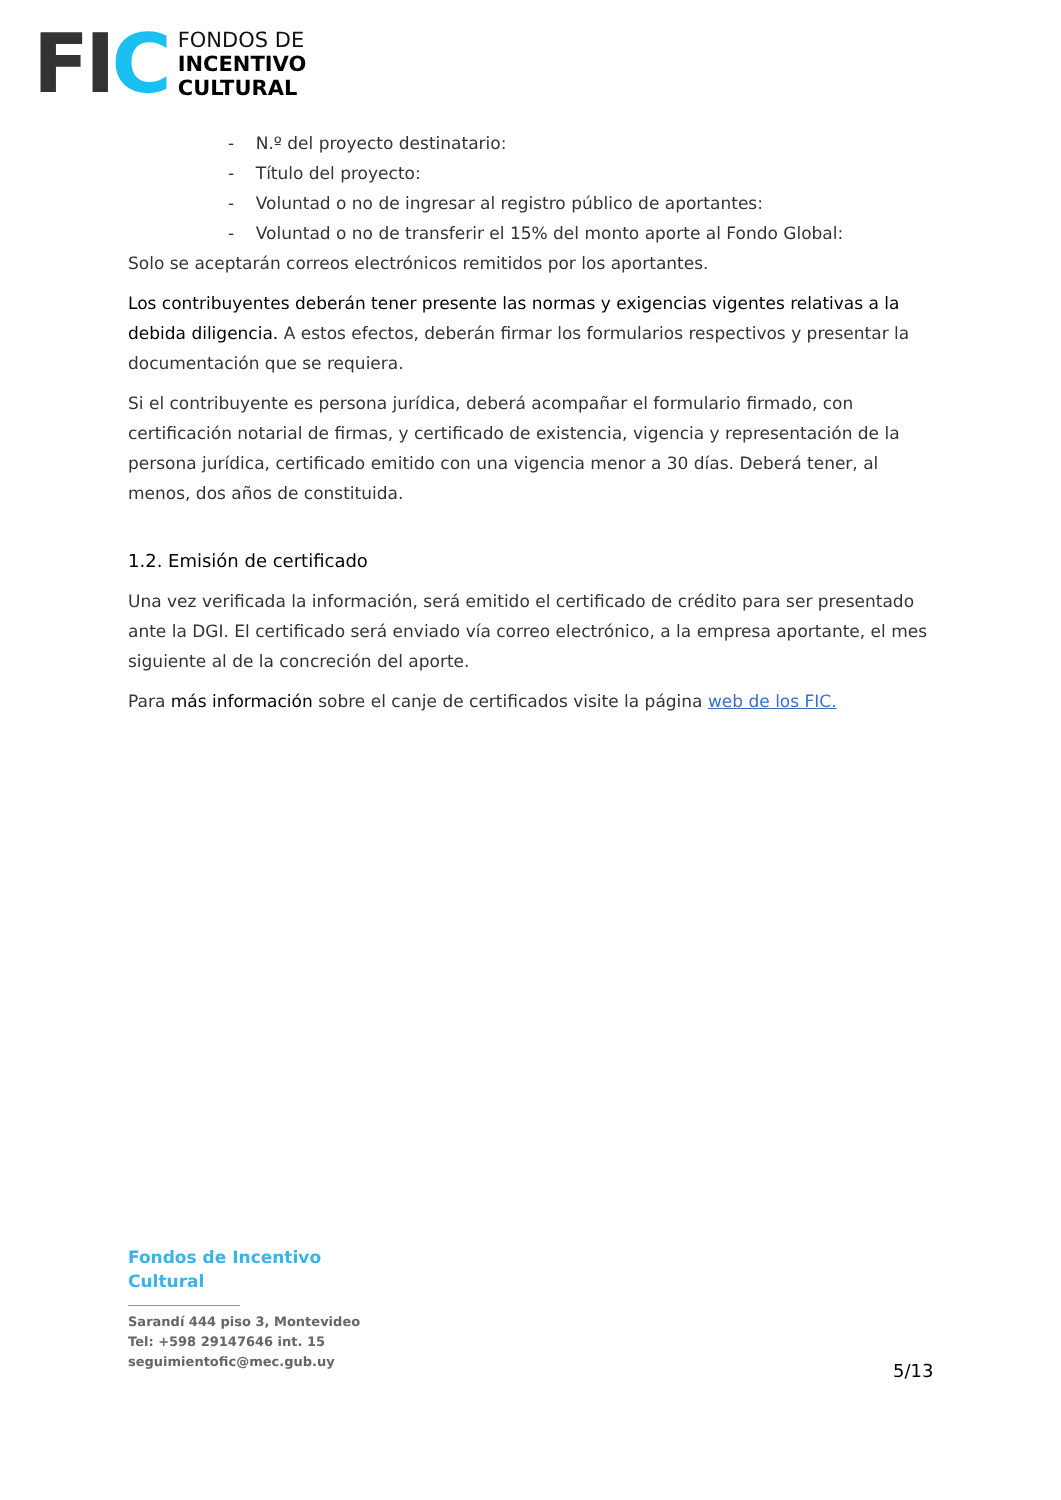FIC
FONDOS DE
INCENTIVO
CULTURAL
- N.º del proyecto destinatario:
- Título del proyecto:
- Voluntad o no de ingresar al registro público de aportantes:
- Voluntad o no de transferir el 15% del monto aporte al Fondo Global:
Solo se aceptarán correos electrónicos remitidos por los aportantes.
Los contribuyentes deberán tener presente las normas y exigencias vigentes relativas a la debida diligencia. A estos efectos, deberán firmar los formularios respectivos y presentar la documentación que se requiera.
Si el contribuyente es persona jurídica, deberá acompañar el formulario firmado, con certificación notarial de firmas, y certificado de existencia, vigencia y representación de la persona jurídica, certificado emitido con una vigencia menor a 30 días. Deberá tener, al menos, dos años de constituida.
1.2. Emisión de certificado
Una vez verificada la información, será emitido el certificado de crédito para ser presentado ante la DGI. El certificado será enviado vía correo electrónico, a la empresa aportante, el mes siguiente al de la concreción del aporte.
Para más información sobre el canje de certificados visite la página web de los FIC.
Fondos de Incentivo
Cultural
Sarandí 444 piso 3, Montevideo
Tel: +598 29147646 int. 15
seguimientofic@mec.gub.uy
5/13